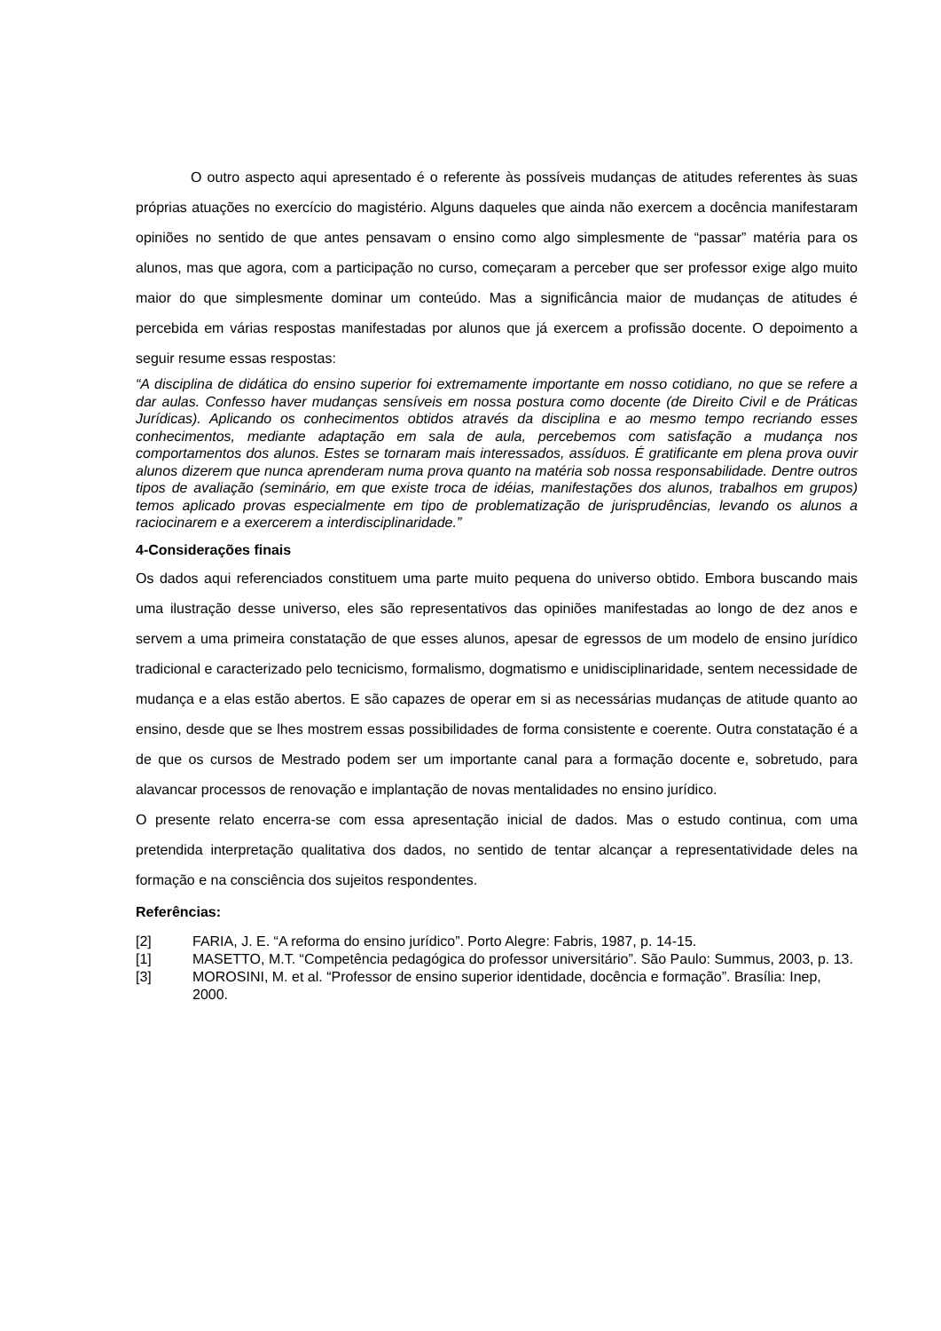O outro aspecto aqui apresentado é o referente às possíveis mudanças de atitudes referentes às suas próprias atuações no exercício do magistério. Alguns daqueles que ainda não exercem a docência manifestaram opiniões no sentido de que antes pensavam o ensino como algo simplesmente de “passar” matéria para os alunos, mas que agora, com a participação no curso, começaram a perceber que ser professor exige algo muito maior do que simplesmente dominar um conteúdo. Mas a significância maior de mudanças de atitudes é percebida em várias respostas manifestadas por alunos que já exercem a profissão docente. O depoimento a seguir resume essas respostas:
“A disciplina de didática do ensino superior foi extremamente importante em nosso cotidiano, no que se refere a dar aulas. Confesso haver mudanças sensíveis em nossa postura como docente (de Direito Civil e de Práticas Jurídicas). Aplicando os conhecimentos obtidos através da disciplina e ao mesmo tempo recriando esses conhecimentos, mediante adaptação em sala de aula, percebemos com satisfação a mudança nos comportamentos dos alunos. Estes se tornaram mais interessados, assíduos. É gratificante em plena prova ouvir alunos dizerem que nunca aprenderam numa prova quanto na matéria sob nossa responsabilidade. Dentre outros tipos de avaliação (seminário, em que existe troca de idéias, manifestações dos alunos, trabalhos em grupos) temos aplicado provas especialmente em tipo de problematização de jurisprudências, levando os alunos a raciocinarem e a exercerem a interdisciplinaridade.”
4-Considerações finais
Os dados aqui referenciados constituem uma parte muito pequena do universo obtido. Embora buscando mais uma ilustração desse universo, eles são representativos das opiniões manifestadas ao longo de dez anos e servem a uma primeira constatação de que esses alunos, apesar de egressos de um modelo de ensino jurídico tradicional e caracterizado pelo tecnicismo, formalismo, dogmatismo e unidisciplinaridade, sentem necessidade de mudança e a elas estão abertos. E são capazes de operar em si as necessárias mudanças de atitude quanto ao ensino, desde que se lhes mostrem essas possibilidades de forma consistente e coerente. Outra constatação é a de que os cursos de Mestrado podem ser um importante canal para a formação docente e, sobretudo, para alavancar processos de renovação e implantação de novas mentalidades no ensino jurídico.
O presente relato encerra-se com essa apresentação inicial de dados. Mas o estudo continua, com uma pretendida interpretação qualitativa dos dados, no sentido de tentar alcançar a representatividade deles na formação e na consciência dos sujeitos respondentes.
Referências:
[2] FARIA, J. E. “A reforma do ensino jurídico”. Porto Alegre: Fabris, 1987, p. 14-15.
[1] MASETTO, M.T. “Competência pedagógica do professor universitário”. São Paulo: Summus, 2003, p. 13.
[3] MOROSINI, M. et al. “Professor de ensino superior identidade, docência e formação”. Brasília: Inep, 2000.